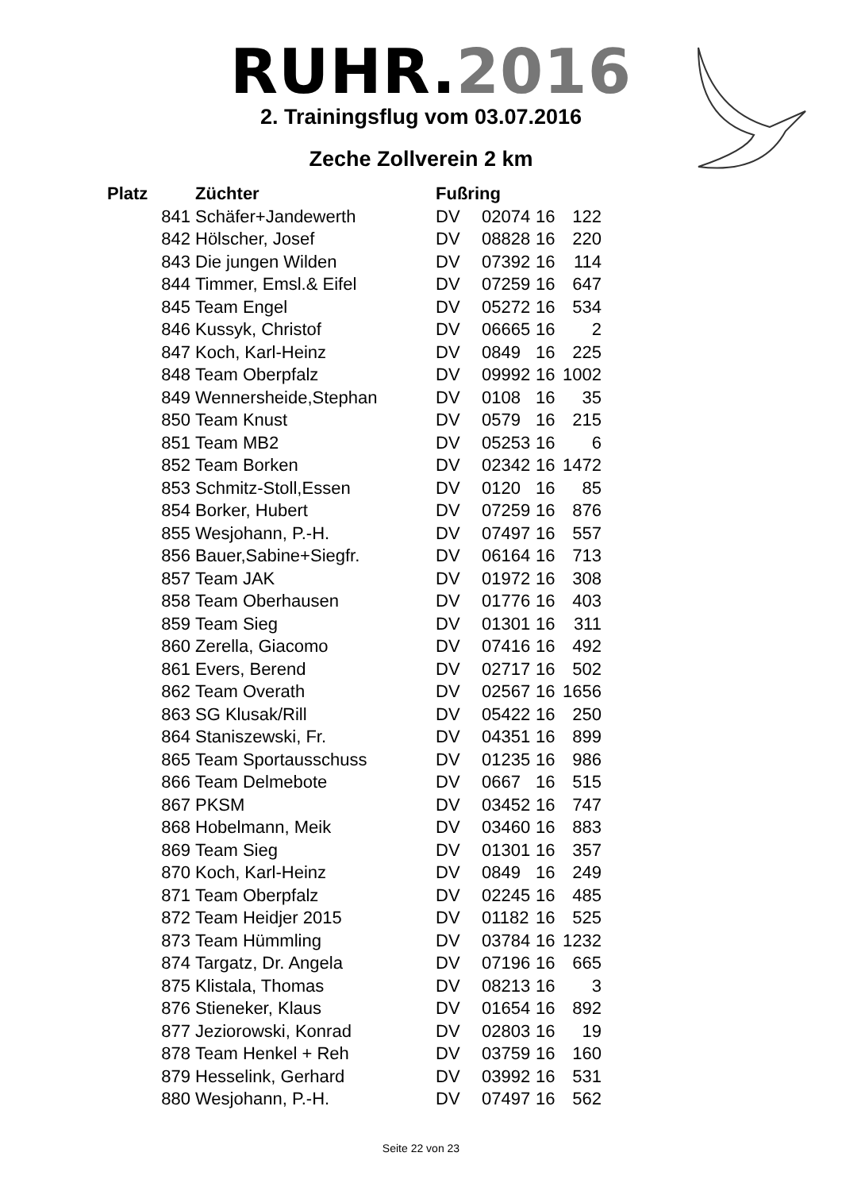RUHR.2016
2. Trainingsflug vom 03.07.2016
Zeche Zollverein 2 km
| Platz | Züchter | Fußring | | | |
| --- | --- | --- | --- | --- | --- |
| 841 | Schäfer+Jandewerth | DV | 02074 | 16 | 122 |
| 842 | Hölscher, Josef | DV | 08828 | 16 | 220 |
| 843 | Die jungen Wilden | DV | 07392 | 16 | 114 |
| 844 | Timmer, Emsl.& Eifel | DV | 07259 | 16 | 647 |
| 845 | Team Engel | DV | 05272 | 16 | 534 |
| 846 | Kussyk, Christof | DV | 06665 | 16 | 2 |
| 847 | Koch, Karl-Heinz | DV | 0849 | 16 | 225 |
| 848 | Team Oberpfalz | DV | 09992 | 16 | 1002 |
| 849 | Wennersheide,Stephan | DV | 0108 | 16 | 35 |
| 850 | Team Knust | DV | 0579 | 16 | 215 |
| 851 | Team MB2 | DV | 05253 | 16 | 6 |
| 852 | Team Borken | DV | 02342 | 16 | 1472 |
| 853 | Schmitz-Stoll,Essen | DV | 0120 | 16 | 85 |
| 854 | Borker, Hubert | DV | 07259 | 16 | 876 |
| 855 | Wesjohann, P.-H. | DV | 07497 | 16 | 557 |
| 856 | Bauer,Sabine+Siegfr. | DV | 06164 | 16 | 713 |
| 857 | Team JAK | DV | 01972 | 16 | 308 |
| 858 | Team Oberhausen | DV | 01776 | 16 | 403 |
| 859 | Team Sieg | DV | 01301 | 16 | 311 |
| 860 | Zerella, Giacomo | DV | 07416 | 16 | 492 |
| 861 | Evers, Berend | DV | 02717 | 16 | 502 |
| 862 | Team Overath | DV | 02567 | 16 | 1656 |
| 863 | SG Klusak/Rill | DV | 05422 | 16 | 250 |
| 864 | Staniszewski, Fr. | DV | 04351 | 16 | 899 |
| 865 | Team Sportausschuss | DV | 01235 | 16 | 986 |
| 866 | Team Delmebote | DV | 0667 | 16 | 515 |
| 867 | PKSM | DV | 03452 | 16 | 747 |
| 868 | Hobelmann, Meik | DV | 03460 | 16 | 883 |
| 869 | Team Sieg | DV | 01301 | 16 | 357 |
| 870 | Koch, Karl-Heinz | DV | 0849 | 16 | 249 |
| 871 | Team Oberpfalz | DV | 02245 | 16 | 485 |
| 872 | Team Heidjer 2015 | DV | 01182 | 16 | 525 |
| 873 | Team Hümmling | DV | 03784 | 16 | 1232 |
| 874 | Targatz, Dr. Angela | DV | 07196 | 16 | 665 |
| 875 | Klistala, Thomas | DV | 08213 | 16 | 3 |
| 876 | Stieneker, Klaus | DV | 01654 | 16 | 892 |
| 877 | Jeziorowski, Konrad | DV | 02803 | 16 | 19 |
| 878 | Team Henkel + Reh | DV | 03759 | 16 | 160 |
| 879 | Hesselink, Gerhard | DV | 03992 | 16 | 531 |
| 880 | Wesjohann, P.-H. | DV | 07497 | 16 | 562 |
Seite 22 von 23